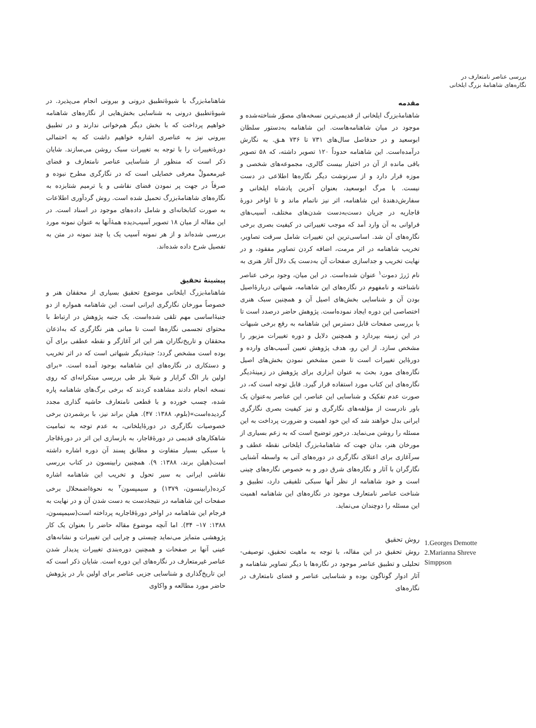بررسی عناصر نامتعارف در
نگاره‌های شاهنامۀ بزرگ ایلخانی
1.Georges Demotte
2.Marianna Shreve
Simppson
مقدمه
شاهنامۀبزرگ ایلخانی از قدیمی‌ترین نسخه‌های مصوّر شناخته‌شده و موجود در میان شاهنامه‌هاست. این شاهنامه به‌دستور سلطان ابوسعید و در حدفاصل سال‌های ۷۳۱ تا ۷۳۶ هـق. به نگارش درآمده‌است. این شاهنامه حدوداً ۱۲۰ تصویر داشته، که ۵۸ تصویر باقی مانده از آن در اختیار بیست گالری، مجموعه‌های شخصی و موزه قرار دارد و از سرنوشت دیگر نگاره‌ها اطلاعی در دست نیست. با مرگ ابوسعید، بعنوان آخرین پادشاه ایلخانی و سفارش‌دهندۀ این شاهنامه، اثر نیز ناتمام ماند و تا اواخر دورۀ قاجاریه در جریان دست‌به‌دست شدن‌های مختلف، آسیب‌های فراوانی به آن وارد آمد که موجب تغییراتی در کیفیت بصری برخی نگاره‌های آن شد. اساسی‌ترین این تغییرات شامل سرقت تصاویر، تخریب شاهنامه در اثر مرمت، اضافه کردن تصاویر مفقود، و در نهایت تخریب و جداسازی صفحات آن به‌دست یک دلال آثار هنری به نام ژرژ دموت<sup>۱</sup> عنوان شده‌است. در این میان، وجود برخی عناصر ناشناخته و نامفهوم در نگاره‌های این شاهنامه، شبهاتی دربارۀاصیل بودن آن و شناسایی بخش‌های اصیل آن و همچنین سبک هنری اختصاصی این دوره ایجاد نموده‌است. پژوهش حاضر درصدد است تا با بررسی صفحات قابل دسترس این شاهنامه به رفع برخی شبهات در این زمینه بپردازد و همچنین دلایل و دوره تغییرات مزبور را مشخص سازد. از این رو، هدف پژوهش تعیین آسیب‌های وارده و دورۀاین تغییرات است تا ضمن مشخص نمودن بخش‌های اصیل نگاره‌های مورد بحث به عنوان ابزاری برای پژوهش در زمینۀدیگر نگاره‌های این کتاب مورد استفاده قرار گیرد. قابل توجه است که، در صورت عدم تفکیک و شناسایی این عناصر، این عناصر به‌عنوان یک باور نادرست از مؤلفه‌های نگارگری و نیز کیفیت بصری نگارگری ایرانی بدل خواهند شد که این خود اهمیت و ضرورت پرداخت به این مسئله را روشن می‌نماید. درخور توضیح است که به زعم بسیاری از مورخان هنر، بدان جهت که شاهنامۀبزرگ ایلخانی نقطه عطف و سرآغازی برای اعتلای نگارگری در دوره‌های آتی به واسطه آشنایی نگارگران با آثار و نگاره‌های شرق دور و به خصوص نگاره‌های چینی است و خود شاهنامه از نظر آنها سبکی تلفیقی دارد، تطبیق و شناخت عناصر نامتعارف موجود در نگاره‌های این شاهنامه اهمیت این مسئله را دوچندان می‌نماید.
روش تحقیق
روش تحقیق در این مقاله، با توجه به ماهیت تحقیق، توصیفی- تحلیلی و تطبیق عناصر موجود در نگاره‌ها با دیگر تصاویر شاهنامه و آثار ادوار گوناگون بوده و شناسایی عناصر و فضای نامتعارف در نگاره‌های
شاهنامۀبزرگ با شیوۀتطبیق درونی و بیرونی انجام می‌پذیرد. در شیوۀتطبیق درونی به شناسایی بخش‌هایی از نگاره‌های شاهنامه خواهیم پرداخت که با بخش دیگر هم‌خوانی ندارند و در تطبیق بیرونی نیز به عناصری اشاره خواهیم داشت که به احتمالی دورۀتغییرات را با توجه به تغییرات سبک روشن می‌سازند. شایان ذکر است که منظور از شناسایی عناصر نامتعارف و فضای غیرمعمولْ معرفی خصایلی است که در نگارگری مطرح نبوده و صرفاً در جهت پر نمودن فضای نقاشی و یا ترمیم شتابزده به نگاره‌های شاهنامۀبزرگ تحمیل شده است. روش گردآوری اطلاعات به صورت کتابخانه‌ای و شامل داده‌های موجود در اسناد است. در این مقاله از میان ۱۸ تصویر آسیب‌دیده همۀآنها به عنوان نمونه مورد بررسی شده‌اند و از هر نمونه آسیب یک یا چند نمونه در متن به تفصیل شرح داده شده‌اند.
پیشینۀ تحقیق
شاهنامۀبزرگ ایلخانی موضوع تحقیق بسیاری از محققان هنر و خصوصاً مورخان نگارگری ایرانی است. این شاهنامه همواره از دو جنبۀاساسی مهم تلقی شده‌است. یک جنبه پژوهش در ارتباط با محتوای تجسمی نگاره‌ها است تا مبانی هنر نگارگری که به‌اذعان محققان و تاریخ‌نگاران هنر این اثر آغازگر و نقطه عطفی برای آن بوده است مشخص گردد؛ جنبۀدیگر شبهاتی است که در اثر تخریب و دستکاری در نگاره‌های این شاهنامه بوجود آمده است. «برای اولین بار الگ گرابار و شیلا بلر طی بررسی مبتکرانه‌ای که روی نسخه انجام دادند مشاهده کردند که برخی برگ‌های شاهنامه پاره شده، چسب خورده و با قطعی نامتعارف حاشیه گذاری مجدد گردیده‌است»(بلوم، ۱۳۸۸: ۴۷). هیلن براند نیز، با برشمردن برخی خصوصیات نگارگری در دورۀایلخانی، به عدم توجه به تمامیت شاهکارهای قدیمی در دورۀقاجار، به بازسازی این اثر در دورۀقاجار با سبکی بسیار متفاوت و مطابق پسند آن دوره اشاره داشته است(هیلن برند، ۱۳۸۸: ۹). همچنین رابینسون در کتاب بررسی نقاشی ایرانی به سیر تحول و تخریب این شاهنامه اشاره کرده(رابینسون، ۱۳۷۹) و سیمپسون<sup>۲</sup> به نحوۀاضمحلال برخی صفحات این شاهنامه در نتیجۀدست به دست شدن آن و در نهایت به فرجام این شاهنامه در اواخر دورۀقاجاریه پرداخته است(سیمپسون، ۱۳۸۸: ۱۷– ۳۴). اما آنچه موضوع مقاله حاضر را بعنوان یک کار پژوهشی متمایز می‌نماید چیستی و چرایی این تغییرات و نشانه‌های عینی آنها بر صفحات و همچنین دوره‌بندی تغییرات پدیدار شدن عناصر غیرمتعارف در نگاره‌های این دوره است. شایان ذکر است که این تاریخ‌گذاری و شناسایی جزیی عناصر برای اولین بار در پژوهش حاضر مورد مطالعه و واکاوی